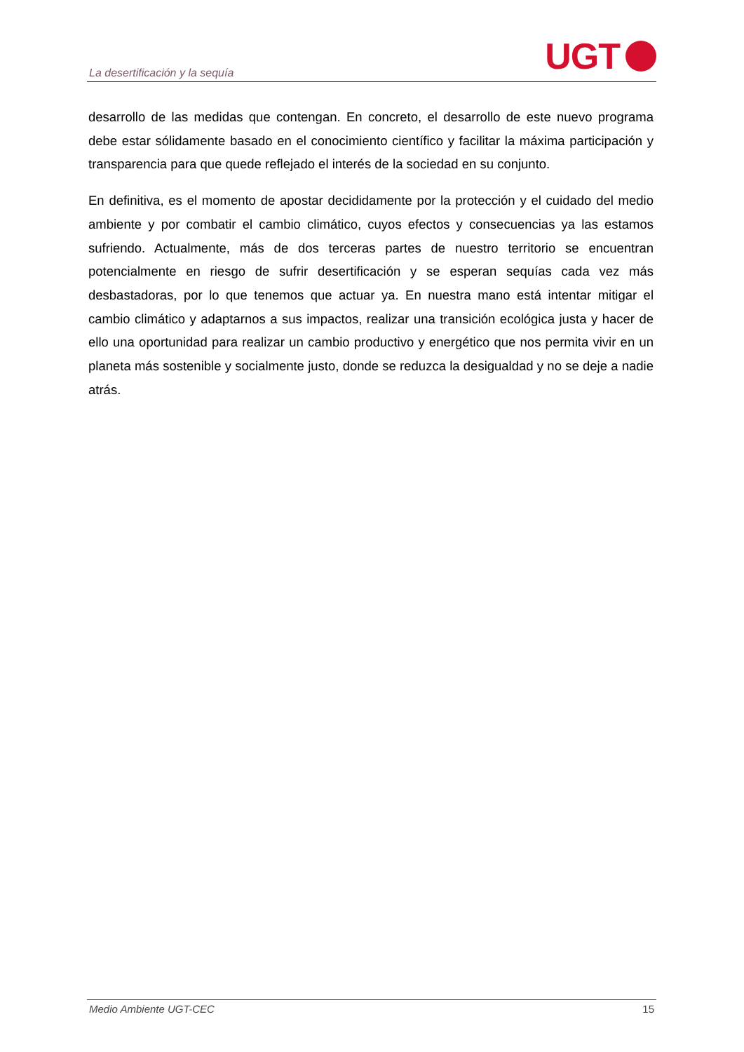La desertificación y la sequía UGT
desarrollo de las medidas que contengan. En concreto, el desarrollo de este nuevo programa debe estar sólidamente basado en el conocimiento científico y facilitar la máxima participación y transparencia para que quede reflejado el interés de la sociedad en su conjunto.
En definitiva, es el momento de apostar decididamente por la protección y el cuidado del medio ambiente y por combatir el cambio climático, cuyos efectos y consecuencias ya las estamos sufriendo. Actualmente, más de dos terceras partes de nuestro territorio se encuentran potencialmente en riesgo de sufrir desertificación y se esperan sequías cada vez más desbastadoras, por lo que tenemos que actuar ya. En nuestra mano está intentar mitigar el cambio climático y adaptarnos a sus impactos, realizar una transición ecológica justa y hacer de ello una oportunidad para realizar un cambio productivo y energético que nos permita vivir en un planeta más sostenible y socialmente justo, donde se reduzca la desigualdad y no se deje a nadie atrás.
Medio Ambiente UGT-CEC 15